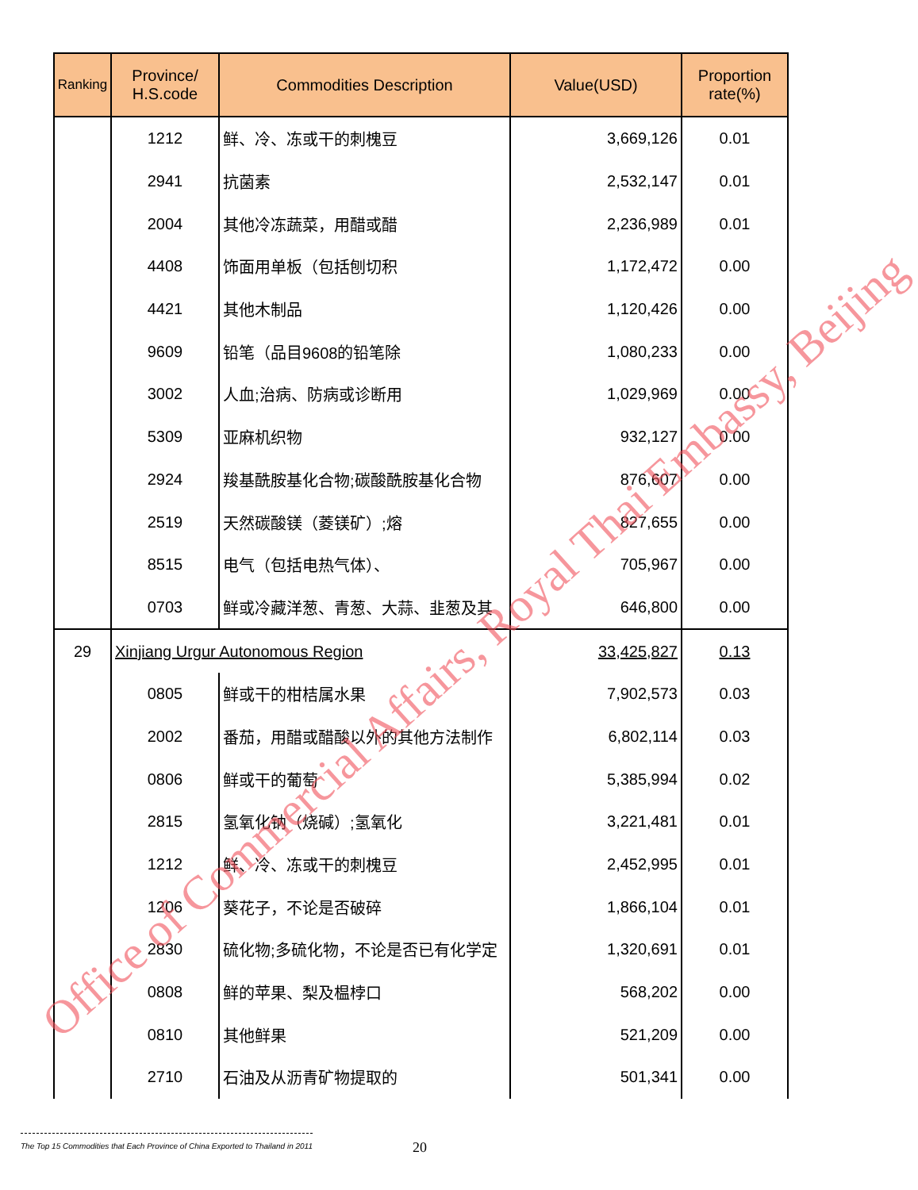| Ranking | Province/ H.S.code | Commodities Description | Value(USD) | Proportion rate(%) |
| --- | --- | --- | --- | --- |
| | 1212 | 鲜、冷、冻或干的刺槐豆 | 3,669,126 | 0.01 |
| | 2941 | 抗菌素 | 2,532,147 | 0.01 |
| | 2004 | 其他冷冻蔬菜，用醋或醋 | 2,236,989 | 0.01 |
| | 4408 | 饰面用单板（包括刨切积 | 1,172,472 | 0.00 |
| | 4421 | 其他木制品 | 1,120,426 | 0.00 |
| | 9609 | 铅笔（品目9608的铅笔除 | 1,080,233 | 0.00 |
| | 3002 | 人血;治病、防病或诊断用 | 1,029,969 | 0.00 |
| | 5309 | 亚麻机织物 | 932,127 | 0.00 |
| | 2924 | 羧基酰胺基化合物;碳酸酰胺基化合物 | 876,607 | 0.00 |
| | 2519 | 天然碳酸镁（菱镁矿）;熔 | 827,655 | 0.00 |
| | 8515 | 电气（包括电热气体）、 | 705,967 | 0.00 |
| | 0703 | 鲜或冷藏洋葱、青葱、大蒜、韭葱及其 | 646,800 | 0.00 |
| 29 | Xinjiang Urgur Autonomous Region | | 33,425,827 | 0.13 |
| | 0805 | 鲜或干的柑桔属水果 | 7,902,573 | 0.03 |
| | 2002 | 番茄，用醋或醋酸以外的其他方法制作 | 6,802,114 | 0.03 |
| | 0806 | 鲜或干的葡萄 | 5,385,994 | 0.02 |
| | 2815 | 氢氧化钠（烧碱）;氢氧化 | 3,221,481 | 0.01 |
| | 1212 | 鲜、冷、冻或干的刺槐豆 | 2,452,995 | 0.01 |
| | 1206 | 葵花子，不论是否破碎 | 1,866,104 | 0.01 |
| | 2830 | 硫化物;多硫化物，不论是否已有化学定 | 1,320,691 | 0.01 |
| | 0808 | 鲜的苹果、梨及榅桲口 | 568,202 | 0.00 |
| | 0810 | 其他鲜果 | 521,209 | 0.00 |
| | 2710 | 石油及从沥青矿物提取的 | 501,341 | 0.00 |
Office of Commercial Affairs, Royal Thai Embassy, Beijing
The Top 15 Commodities that Each Province of China Exported to Thailand in 2011
20